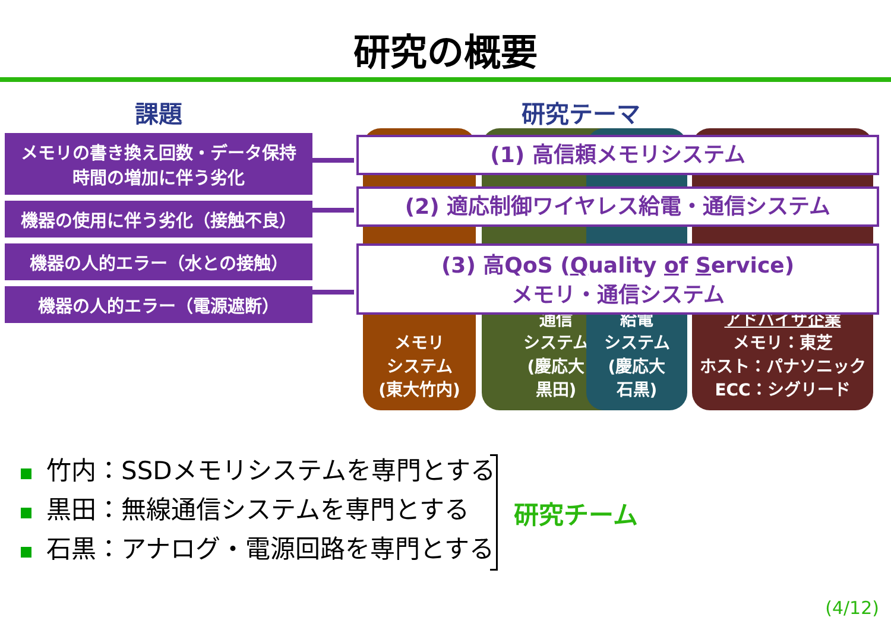研究の概要
課題
メモリの書き換え回数・データ保持
時間の増加に伴う劣化
機器の使用に伴う劣化（接触不良）
機器の人的エラー（水との接触）
機器の人的エラー（電源遮断）
研究テーマ
メモリ
システム
(東大竹内)
通信
システム
(慶応大
黒田)
給電
システム
(慶応大
石黒)
アドバイザ企業
メモリ：東芝
ホスト：パナソニック
ECC：シグリード
(1) 高信頼メモリシステム
(2) 適応制御ワイヤレス給電・通信システム
(3) 高QoS (Quality of Service)
メモリ・通信システム
竹内：SSDメモリシステムを専門とする
黒田：無線通信システムを専門とする
石黒：アナログ・電源回路を専門とする
研究チーム
(4/12)